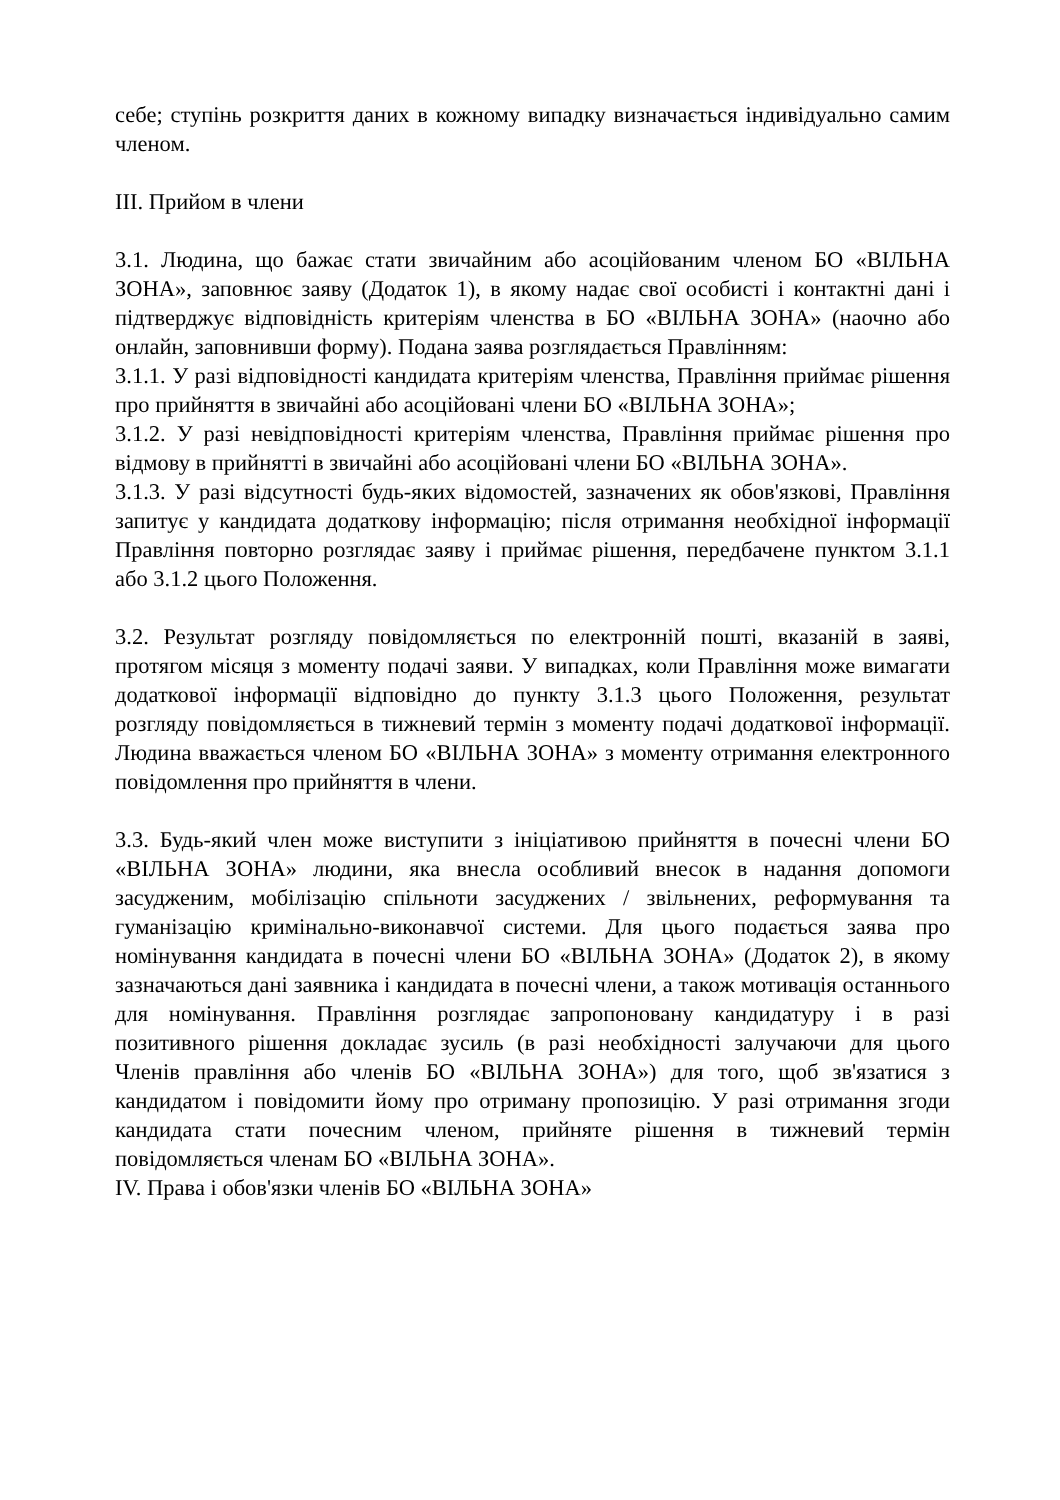себе; ступінь розкриття даних в кожному випадку визначається індивідуально самим членом.
III. Прийом в члени
3.1. Людина, що бажає стати звичайним або асоційованим членом БО «ВІЛЬНА ЗОНА», заповнює заяву (Додаток 1), в якому надає свої особисті і контактні дані і підтверджує відповідність критеріям членства в БО «ВІЛЬНА ЗОНА» (наочно або онлайн, заповнивши форму). Подана заява розглядається Правлінням:
3.1.1. У разі відповідності кандидата критеріям членства, Правління приймає рішення про прийняття в звичайні або асоційовані члени БО «ВІЛЬНА ЗОНА»;
3.1.2. У разі невідповідності критеріям членства, Правління приймає рішення про відмову в прийнятті в звичайні або асоційовані члени БО «ВІЛЬНА ЗОНА».
3.1.3. У разі відсутності будь-яких відомостей, зазначених як обов'язкові, Правління запитує у кандидата додаткову інформацію; після отримання необхідної інформації Правління повторно розглядає заяву і приймає рішення, передбачене пунктом 3.1.1 або 3.1.2 цього Положення.
3.2. Результат розгляду повідомляється по електронній пошті, вказаній в заяві, протягом місяця з моменту подачі заяви. У випадках, коли Правління може вимагати додаткової інформації відповідно до пункту 3.1.3 цього Положення, результат розгляду повідомляється в тижневий термін з моменту подачі додаткової інформації. Людина вважається членом БО «ВІЛЬНА ЗОНА» з моменту отримання електронного повідомлення про прийняття в члени.
3.3. Будь-який член може виступити з ініціативою прийняття в почесні члени БО «ВІЛЬНА ЗОНА» людини, яка внесла особливий внесок в надання допомоги засудженим, мобілізацію спільноти засуджених / звільнених, реформування та гуманізацію кримінально-виконавчої системи. Для цього подається заява про номінування кандидата в почесні члени БО «ВІЛЬНА ЗОНА» (Додаток 2), в якому зазначаються дані заявника і кандидата в почесні члени, а також мотивація останнього для номінування. Правління розглядає запропоновану кандидатуру і в разі позитивного рішення докладає зусиль (в разі необхідності залучаючи для цього Членів правління або членів БО «ВІЛЬНА ЗОНА») для того, щоб зв'язатися з кандидатом і повідомити йому про отриману пропозицію. У разі отримання згоди кандидата стати почесним членом, прийняте рішення в тижневий термін повідомляється членам БО «ВІЛЬНА ЗОНА».
IV. Права і обов'язки членів БО «ВІЛЬНА ЗОНА»